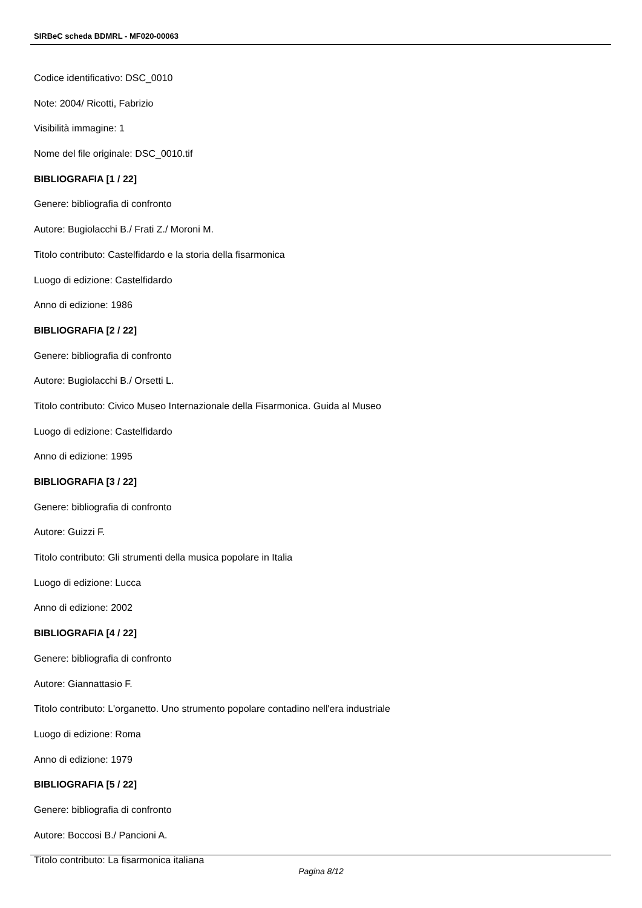SIRBeC scheda BDMRL - MF020-00063
Codice identificativo: DSC_0010
Note: 2004/ Ricotti, Fabrizio
Visibilità immagine: 1
Nome del file originale: DSC_0010.tif
BIBLIOGRAFIA [1 / 22]
Genere: bibliografia di confronto
Autore: Bugiolacchi B./ Frati Z./ Moroni M.
Titolo contributo: Castelfidardo e la storia della fisarmonica
Luogo di edizione: Castelfidardo
Anno di edizione: 1986
BIBLIOGRAFIA [2 / 22]
Genere: bibliografia di confronto
Autore: Bugiolacchi B./ Orsetti L.
Titolo contributo: Civico Museo Internazionale della Fisarmonica. Guida al Museo
Luogo di edizione: Castelfidardo
Anno di edizione: 1995
BIBLIOGRAFIA [3 / 22]
Genere: bibliografia di confronto
Autore: Guizzi F.
Titolo contributo: Gli strumenti della musica popolare in Italia
Luogo di edizione: Lucca
Anno di edizione: 2002
BIBLIOGRAFIA [4 / 22]
Genere: bibliografia di confronto
Autore: Giannattasio F.
Titolo contributo: L'organetto. Uno strumento popolare contadino nell'era industriale
Luogo di edizione: Roma
Anno di edizione: 1979
BIBLIOGRAFIA [5 / 22]
Genere: bibliografia di confronto
Autore: Boccosi B./ Pancioni A.
Titolo contributo: La fisarmonica italiana
Pagina 8/12